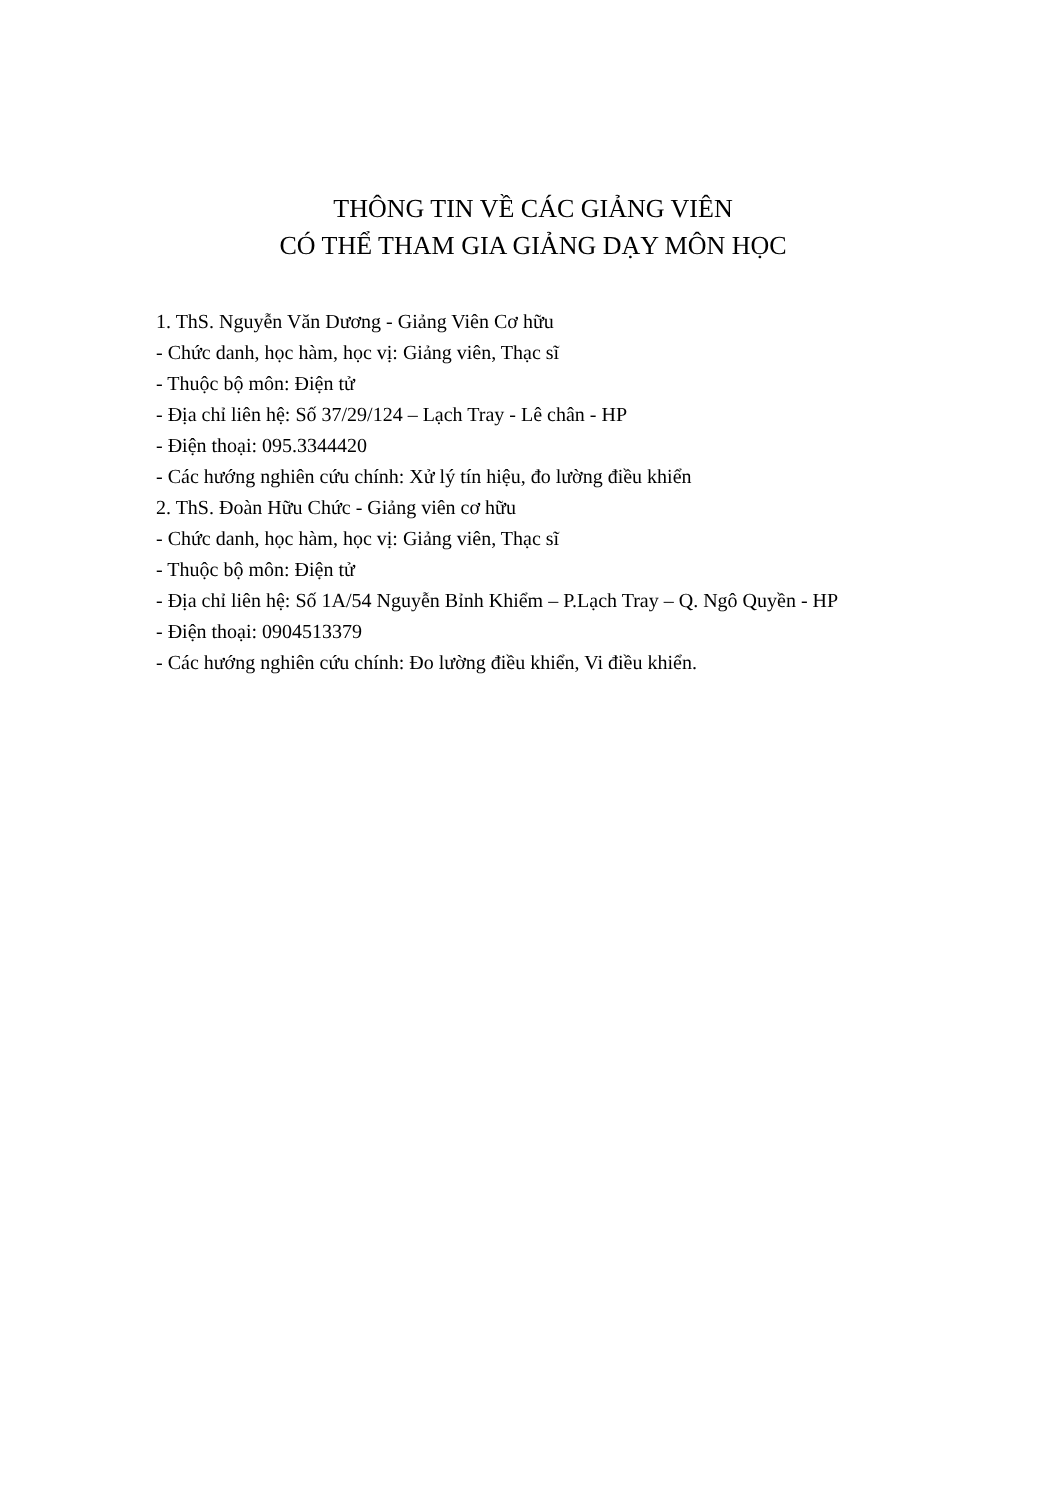THÔNG TIN VỀ CÁC GIẢNG VIÊN
CÓ THỂ THAM GIA GIẢNG DẠY MÔN HỌC
1. ThS. Nguyễn Văn Dương - Giảng Viên Cơ hữu
- Chức danh, học hàm, học vị: Giảng viên, Thạc sĩ
- Thuộc bộ môn: Điện tử
- Địa chỉ liên hệ: Số 37/29/124 – Lạch Tray - Lê chân - HP
- Điện thoại: 095.3344420
- Các hướng nghiên cứu chính: Xử lý tín hiệu, đo lường điều khiển
2. ThS. Đoàn Hữu Chức - Giảng viên cơ hữu
- Chức danh, học hàm, học vị: Giảng viên, Thạc sĩ
- Thuộc bộ môn: Điện tử
- Địa chỉ liên hệ: Số 1A/54 Nguyễn Bỉnh Khiểm – P.Lạch Tray – Q. Ngô Quyền - HP
- Điện thoại: 0904513379
- Các hướng nghiên cứu chính: Đo lường điều khiển, Vi điều khiển.